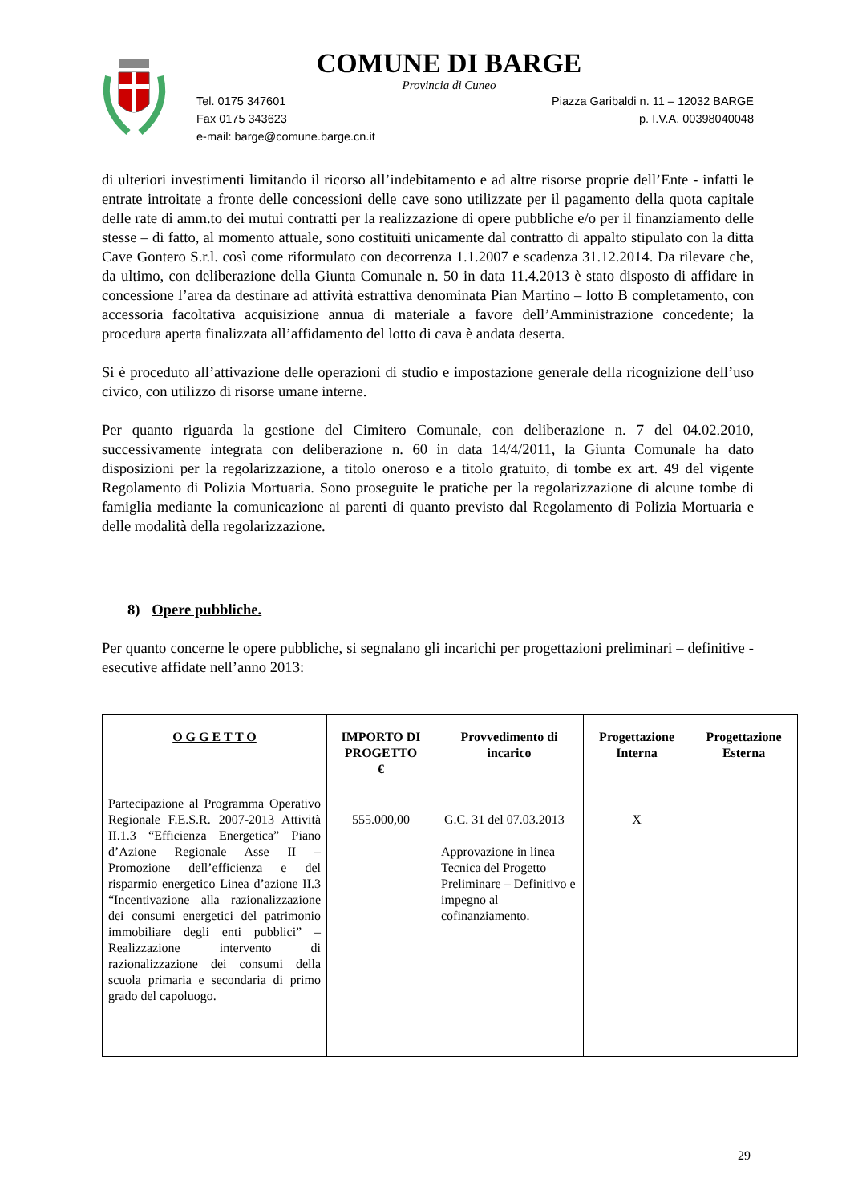COMUNE DI BARGE
Provincia di Cuneo
Tel. 0175 347601 Piazza Garibaldi n. 11 – 12032 BARGE
Fax 0175 343623 p. I.V.A. 00398040048
e-mail: barge@comune.barge.cn.it
di ulteriori investimenti limitando il ricorso all’indebitamento e ad altre risorse proprie dell’Ente - infatti le entrate introitate a fronte delle concessioni delle cave sono utilizzate per il pagamento della quota capitale delle rate di amm.to dei mutui contratti per la realizzazione di opere pubbliche e/o per il finanziamento delle stesse – di fatto, al momento attuale, sono costituiti unicamente dal contratto di appalto stipulato con la ditta Cave Gontero S.r.l. così come riformulato con decorrenza 1.1.2007 e scadenza 31.12.2014. Da rilevare che, da ultimo, con deliberazione della Giunta Comunale n. 50 in data 11.4.2013 è stato disposto di affidare in concessione l’area da destinare ad attività estrattiva denominata Pian Martino – lotto B completamento, con accessoria facoltativa acquisizione annua di materiale a favore dell’Amministrazione concedente; la procedura aperta finalizzata all’affidamento del lotto di cava è andata deserta.
Si è proceduto all’attivazione delle operazioni di studio e impostazione generale della ricognizione dell’uso civico, con utilizzo di risorse umane interne.
Per quanto riguarda la gestione del Cimitero Comunale, con deliberazione n. 7 del 04.02.2010, successivamente integrata con deliberazione n. 60 in data 14/4/2011, la Giunta Comunale ha dato disposizioni per la regolarizzazione, a titolo oneroso e a titolo gratuito, di tombe ex art. 49 del vigente Regolamento di Polizia Mortuaria. Sono proseguite le pratiche per la regolarizzazione di alcune tombe di famiglia mediante la comunicazione ai parenti di quanto previsto dal Regolamento di Polizia Mortuaria e delle modalità della regolarizzazione.
8) Opere pubbliche.
Per quanto concerne le opere pubbliche, si segnalano gli incarichi per progettazioni preliminari – definitive - esecutive affidate nell’anno 2013:
| O G G E T T O | IMPORTO DI PROGETTO € | Provvedimento di incarico | Progettazione Interna | Progettazione Esterna |
| --- | --- | --- | --- | --- |
| Partecipazione al Programma Operativo Regionale F.E.S.R. 2007-2013 Attività II.1.3 “Efficienza Energetica” Piano d’Azione Regionale Asse II – Promozione dell’efficienza e del risparmio energetico Linea d’azione II.3 “Incentivazione alla razionalizzazione dei consumi energetici del patrimonio immobiliare degli enti pubblici” – Realizzazione intervento di razionalizzazione dei consumi della scuola primaria e secondaria di primo grado del capoluogo. | 555.000,00 | G.C. 31 del 07.03.2013 Approvazione in linea Tecnica del Progetto Preliminare – Definitivo e impegno al cofinanziamento. | X | |
29